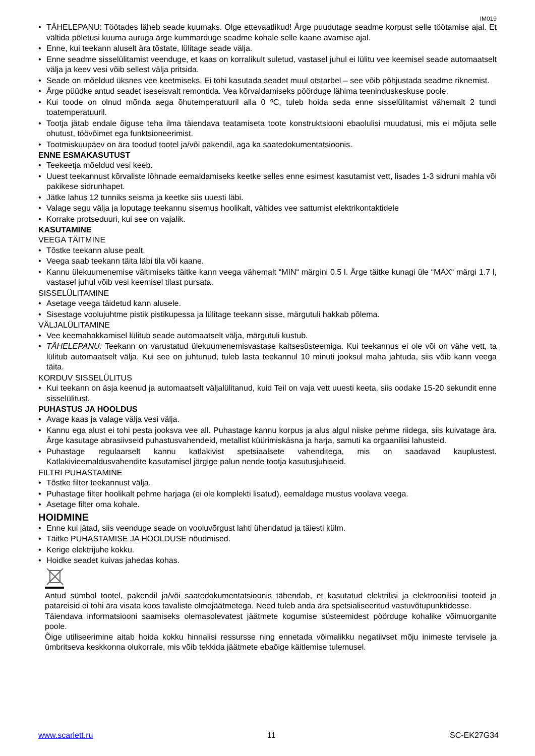IM019
TÄHELEPANU: Töötades läheb seade kuumaks. Olge ettevaatlikud! Ärge puudutage seadme korpust selle töötamise ajal. Et vältida põletusi kuuma auruga ärge kummarduge seadme kohale selle kaane avamise ajal.
Enne, kui teekann aluselt ära tõstate, lülitage seade välja.
Enne seadme sisselülitamist veenduge, et kaas on korralikult suletud, vastasel juhul ei lülitu vee keemisel seade automaatselt välja ja keev vesi võib sellest välja pritsida.
Seade on mõeldud üksnes vee keetmiseks. Ei tohi kasutada seadet muul otstarbel – see võib põhjustada seadme riknemist.
Ärge püüdke antud seadet iseseisvalt remontida. Vea kõrvaldamiseks pöörduge lähima teeninduskeskuse poole.
Kui toode on olnud mõnda aega õhutemperatuuril alla 0 ºC, tuleb hoida seda enne sisselülitamist vähemalt 2 tundi toatemperatuuril.
Tootja jätab endale õiguse teha ilma täiendava teatamiseta toote konstruktsiooni ebaolulisi muudatusi, mis ei mõjuta selle ohutust, töövõimet ega funktsioneerimist.
Tootmiskuupäev on ära toodud tootel ja/või pakendil, aga ka saatedokumentatsioonis.
ENNE ESMAKASUTUST
Teekeetja mõeldud vesi keeb.
Uuest teekannust kõrvaliste lõhnade eemaldamiseks keetke selles enne esimest kasutamist vett, lisades 1-3 sidruni mahla või pakikese sidrunhapet.
Jätke lahus 12 tunniks seisma ja keetke siis uuesti läbi.
Valage segu välja ja loputage teekannu sisemus hoolikalt, vältides vee sattumist elektrikontaktidele
Korrake protseduuri, kui see on vajalik.
KASUTAMINE
VEEGA TÄITMINE
Tõstke teekann aluse pealt.
Veega saab teekann täita läbi tila või kaane.
Kannu ülekuumenemise vältimiseks täitke kann veega vähemalt “MIN“ märgini 0.5 l. Ärge täitke kunagi üle “MAX“ märgi 1.7 l, vastasel juhul võib vesi keemisel tilast pursata.
SISSELÜLITAMINE
Asetage veega täidetud kann alusele.
Sisestage voolujuhtme pistik pistikupessa ja lülitage teekann sisse, märgutuli hakkab põlema.
VÄLJALÜLITAMINE
Vee keemahakkamisel lülitub seade automaatselt välja, märgutuli kustub.
TÄHELEPANU: Teekann on varustatud ülekuumenemisvastase kaitsesüsteemiga. Kui teekannus ei ole või on vähe vett, ta lülitub automaatselt välja. Kui see on juhtunud, tuleb lasta teekannul 10 minuti jooksul maha jahtuda, siis võib kann veega täita.
KORDUV SISSELÜLITUS
Kui teekann on äsja keenud ja automaatselt väljalülitanud, kuid Teil on vaja vett uuesti keeta, siis oodake 15-20 sekundit enne sisselülitust.
PUHASTUS JA HOOLDUS
Avage kaas ja valage välja vesi välja.
Kannu ega alust ei tohi pesta jooksva vee all. Puhastage kannu korpus ja alus algul niiske pehme riidega, siis kuivatage ära. Ärge kasutage abrasiivseid puhastusvahendeid, metallist küürimiskäsna ja harja, samuti ka orgaanilisi lahusteid.
Puhastage regulaarselt kannu katlakivist spetsiaalsete vahenditega, mis on saadavad kauplustest. Katlakivieemaldusvahendite kasutamisel järgige palun nende tootja kasutusjuhiseid.
FILTRI PUHASTAMINE
Tõstke filter teekannust välja.
Puhastage filter hoolikalt pehme harjaga (ei ole komplekti lisatud), eemaldage mustus voolava veega.
Asetage filter oma kohale.
HOIDMINE
Enne kui jätad, siis veenduge seade on vooluvõrgust lahti ühendatud ja täiesti külm.
Täitke PUHASTAMISE JA HOOLDUSE nõudmised.
Kerige elektrijuhe kokku.
Hoidke seadet kuivas jahedas kohas.
Antud sümbol tootel, pakendil ja/või saatedokumentatsioonis tähendab, et kasutatud elektrilisi ja elektroonilisi tooteid ja patareisid ei tohi ära visata koos tavaliste olmejäätmetega. Need tuleb anda ära spetsialiseeritud vastuvõtupunktidesse.
Täiendava informatsiooni saamiseks olemasolevatest jäätmete kogumise süsteemidest pöörduge kohalike võimuorganite poole.
Õige utiliseerimine aitab hoida kokku hinnalisi ressursse ning ennetada võimalikku negatiivset mõju inimeste tervisele ja ümbritseva keskkonna olukorrale, mis võib tekkida jäätmete ebaõige käitlemise tulemusel.
www.scarlett.ru 11 SC-EK27G34